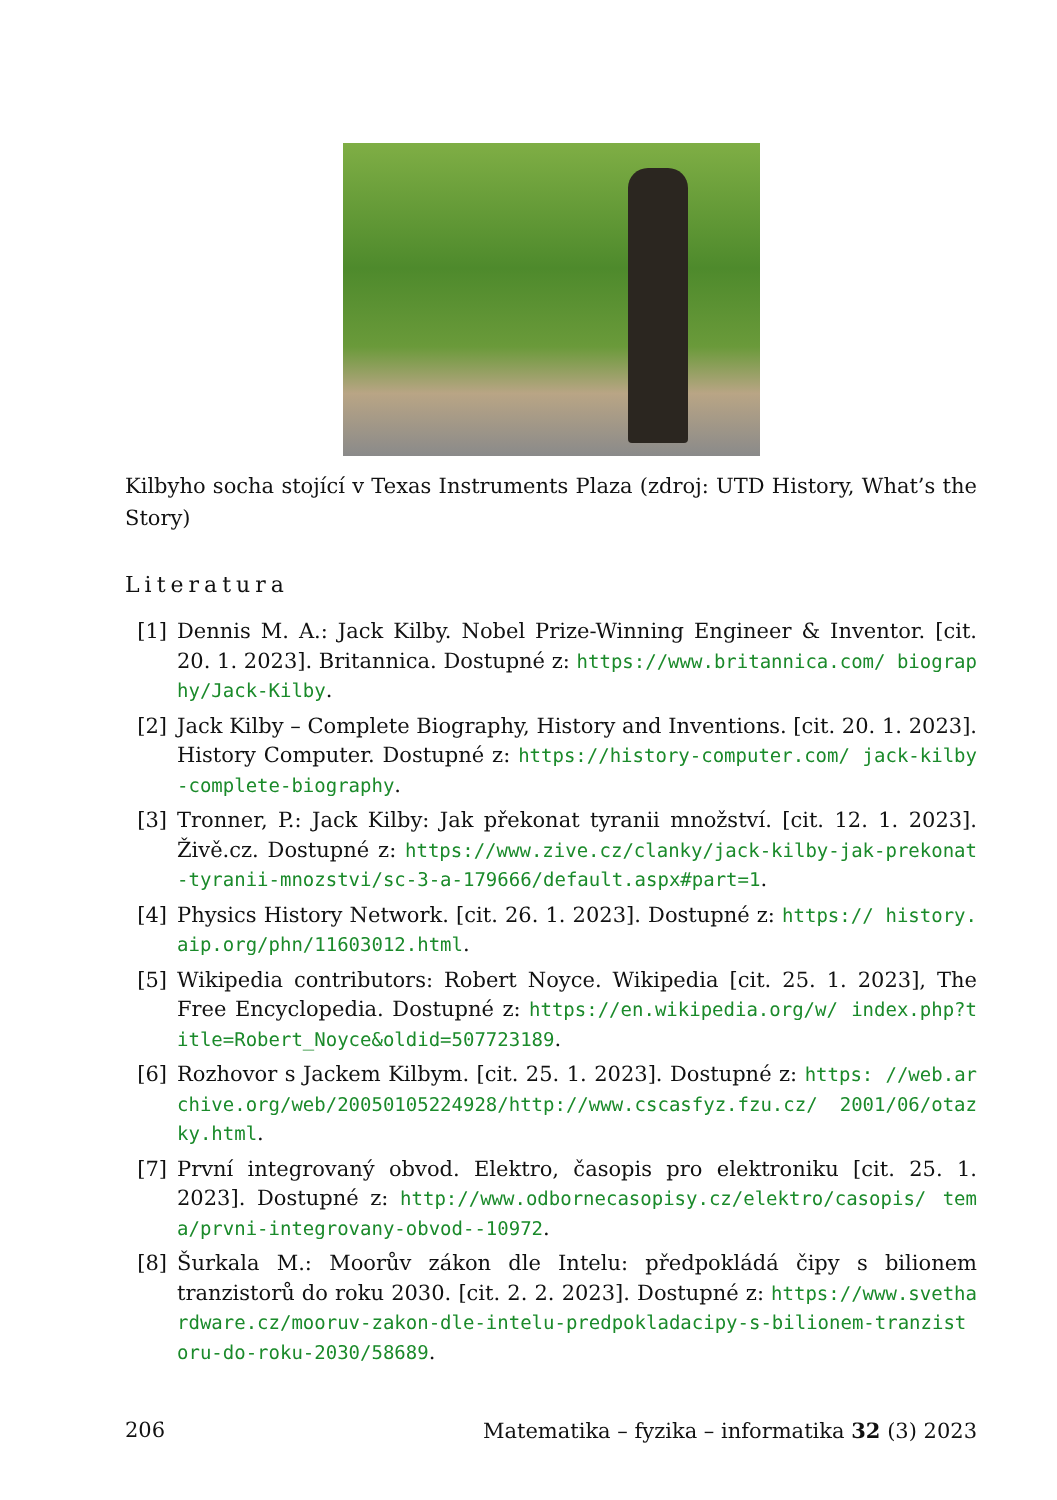Kilbyho socha stojící v Texas Instruments Plaza (zdroj: UTD History, What’s the Story)
Literatura
[1] Dennis M. A.: Jack Kilby. Nobel Prize-Winning Engineer & Inventor. [cit. 20. 1. 2023]. Britannica. Dostupné z: https://www.britannica.com/ biography/Jack-Kilby.
[2] Jack Kilby – Complete Biography, History and Inventions. [cit. 20. 1. 2023]. History Computer. Dostupné z: https://history-computer.com/ jack-kilby-complete-biography.
[3] Tronner, P.: Jack Kilby: Jak překonat tyranii množství. [cit. 12. 1. 2023]. Živě.cz. Dostupné z: https://www.zive.cz/clanky/jack-kilby-jak-prekonat-tyranii-mnozstvi/sc-3-a-179666/default.aspx#part=1.
[4] Physics History Network. [cit. 26. 1. 2023]. Dostupné z: https:// history.aip.org/phn/11603012.html.
[5] Wikipedia contributors: Robert Noyce. Wikipedia [cit. 25. 1. 2023], The Free Encyclopedia. Dostupné z: https://en.wikipedia.org/w/ index.php?title=Robert_Noyce&oldid=507723189.
[6] Rozhovor s Jackem Kilbym. [cit. 25. 1. 2023]. Dostupné z: https: //web.archive.org/web/20050105224928/http://www.cscasfyz.fzu.cz/ 2001/06/otazky.html.
[7] První integrovaný obvod. Elektro, časopis pro elektroniku [cit. 25. 1. 2023]. Dostupné z: http://www.odbornecasopisy.cz/elektro/casopis/ tema/prvni-integrovany-obvod--10972.
[8] Šurkala M.: Moorův zákon dle Intelu: předpokládá čipy s bilionem tranzistorů do roku 2030. [cit. 2. 2. 2023]. Dostupné z: https://www.svethardware.cz/mooruv-zakon-dle-intelu-predpokladacipy-s-bilionem-tranzistoru-do-roku-2030/58689.
206 Matematika – fyzika – informatika 32 (3) 2023